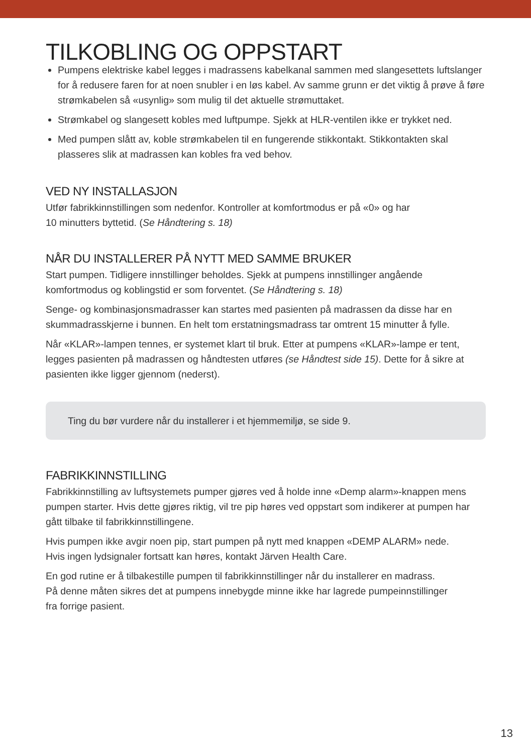TILKOBLING OG OPPSTART
Pumpens elektriske kabel legges i madrassens kabelkanal sammen med slangesettets luftslanger for å redusere faren for at noen snubler i en løs kabel. Av samme grunn er det viktig å prøve å føre strømkabelen så «usynlig» som mulig til det aktuelle strømuttaket.
Strømkabel og slangesett kobles med luftpumpe. Sjekk at HLR-ventilen ikke er trykket ned.
Med pumpen slått av, koble strømkabelen til en fungerende stikkontakt. Stikkontakten skal plasseres slik at madrassen kan kobles fra ved behov.
VED NY INSTALLASJON
Utfør fabrikkinnstillingen som nedenfor. Kontroller at komfortmodus er på «0» og har
10 minutters byttetid. (Se Håndtering s. 18)
NÅR DU INSTALLERER PÅ NYTT MED SAMME BRUKER
Start pumpen. Tidligere innstillinger beholdes. Sjekk at pumpens innstillinger angående komfortmodus og koblingstid er som forventet. (Se Håndtering s. 18)
Senge- og kombinasjonsmadrasser kan startes med pasienten på madrassen da disse har en skummadrasskjerne i bunnen. En helt tom erstatningsmadrass tar omtrent 15 minutter å fylle.
Når «KLAR»-lampen tennes, er systemet klart til bruk. Etter at pumpens «KLAR»-lampe er tent, legges pasienten på madrassen og håndtesten utføres (se Håndtest side 15). Dette for å sikre at pasienten ikke ligger gjennom (nederst).
Ting du bør vurdere når du installerer i et hjemmemiljø, se side 9.
FABRIKKINNSTILLING
Fabrikkinnstilling av luftsystemets pumper gjøres ved å holde inne «Demp alarm»-knappen mens pumpen starter. Hvis dette gjøres riktig, vil tre pip høres ved oppstart som indikerer at pumpen har gått tilbake til fabrikkinnstillingene.
Hvis pumpen ikke avgir noen pip, start pumpen på nytt med knappen «DEMP ALARM» nede.
Hvis ingen lydsignaler fortsatt kan høres, kontakt Järven Health Care.
En god rutine er å tilbakestille pumpen til fabrikkinnstillinger når du installerer en madrass.
På denne måten sikres det at pumpens innebygde minne ikke har lagrede pumpeinnstillinger
fra forrige pasient.
13